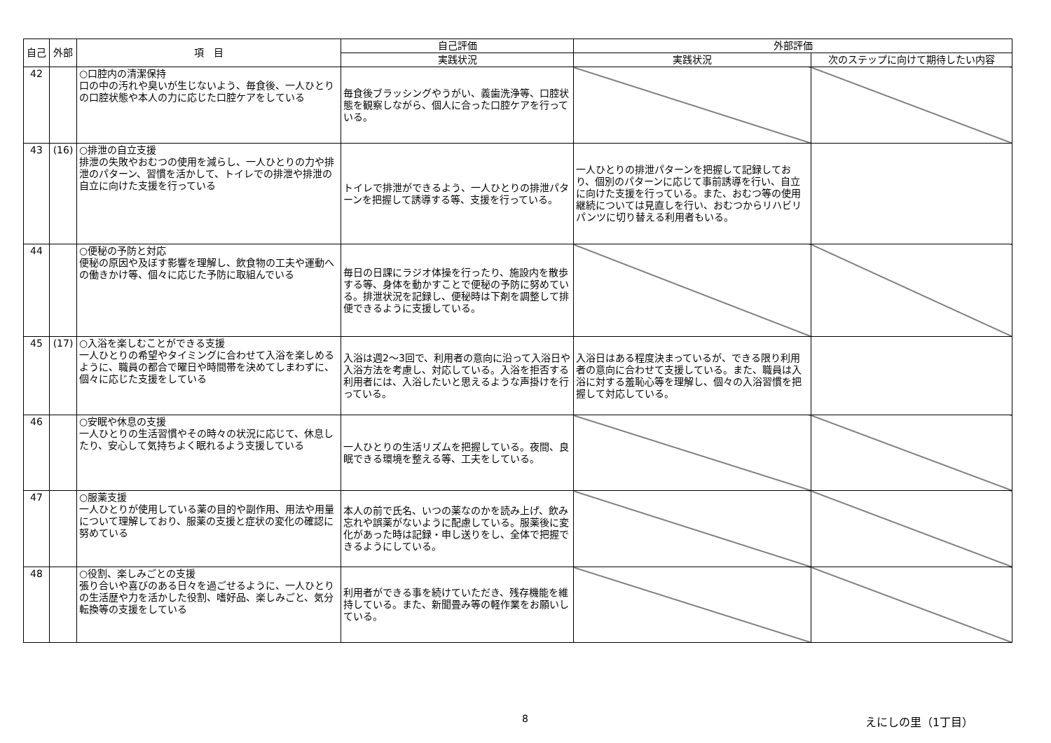| 自己 | 外部 | 項 目 | 自己評価 | 外部評価 | |
| --- | --- | --- | --- | --- | --- |
| | | | 実践状況 | 実践状況 | 次のステップに向けて期待したい内容 |
| 42 | | ○口腔内の清潔保持 口の中の汚れや臭いが生じないよう、毎食後、一人ひとりの口腔状態や本人の力に応じた口腔ケアをしている | 毎食後ブラッシングやうがい、義歯洗浄等、口腔状態を観察しながら、個人に合った口腔ケアを行っている。 | | |
| 43 | (16) | ○排泄の自立支援 排泄の失敗やおむつの使用を減らし、一人ひとりの力や排泄のパターン、習慣を活かして、トイレでの排泄や排泄の自立に向けた支援を行っている | トイレで排泄ができるよう、一人ひとりの排泄パターンを把握して誘導する等、支援を行っている。 | 一人ひとりの排泄パターンを把握して記録しており、個別のパターンに応じて事前誘導を行い、自立に向けた支援を行っている。また、おむつ等の使用継続については見直しを行い、おむつからリハビリパンツに切り替える利用者もいる。 | |
| 44 | | ○便秘の予防と対応 便秘の原因や及ぼす影響を理解し、飲食物の工夫や運動への働きかけ等、個々に応じた予防に取組んでいる | 毎日の日課にラジオ体操を行ったり、施設内を散歩する等、身体を動かすことで便秘の予防に努めている。排泄状況を記録し、便秘時は下剤を調整して排便できるように支援している。 | | |
| 45 | (17) | ○入浴を楽しむことができる支援 一人ひとりの希望やタイミングに合わせて入浴を楽しめるように、職員の都合で曜日や時間帯を決めてしまわずに、個々に応じた支援をしている | 入浴は週2～3回で、利用者の意向に沿って入浴日や入浴方法を考慮し、対応している。入浴を拒否する利用者には、入浴したいと思えるような声掛けを行っている。 | 入浴日はある程度決まっているが、できる限り利用者の意向に合わせて支援している。また、職員は入浴に対する羞恥心等を理解し、個々の入浴習慣を把握して対応している。 | |
| 46 | | ○安眠や休息の支援 一人ひとりの生活習慣やその時々の状況に応じて、休息したり、安心して気持ちよく眠れるよう支援している | 一人ひとりの生活リズムを把握している。夜間、良眠できる環境を整える等、工夫をしている。 | | |
| 47 | | ○服薬支援 一人ひとりが使用している薬の目的や副作用、用法や用量について理解しており、服薬の支援と症状の変化の確認に努めている | 本人の前で氏名、いつの薬なのかを読み上げ、飲み忘れや誤薬がないように配慮している。服薬後に変化があった時は記録・申し送りをし、全体で把握できるようにしている。 | | |
| 48 | | ○役割、楽しみごとの支援 張り合いや喜びのある日々を過ごせるように、一人ひとりの生活歴や力を活かした役割、嗜好品、楽しみごと、気分転換等の支援をしている | 利用者ができる事を続けていただき、残存機能を維持している。また、新聞畳み等の軽作業をお願いしている。 | | |
8 えにしの里（1丁目）